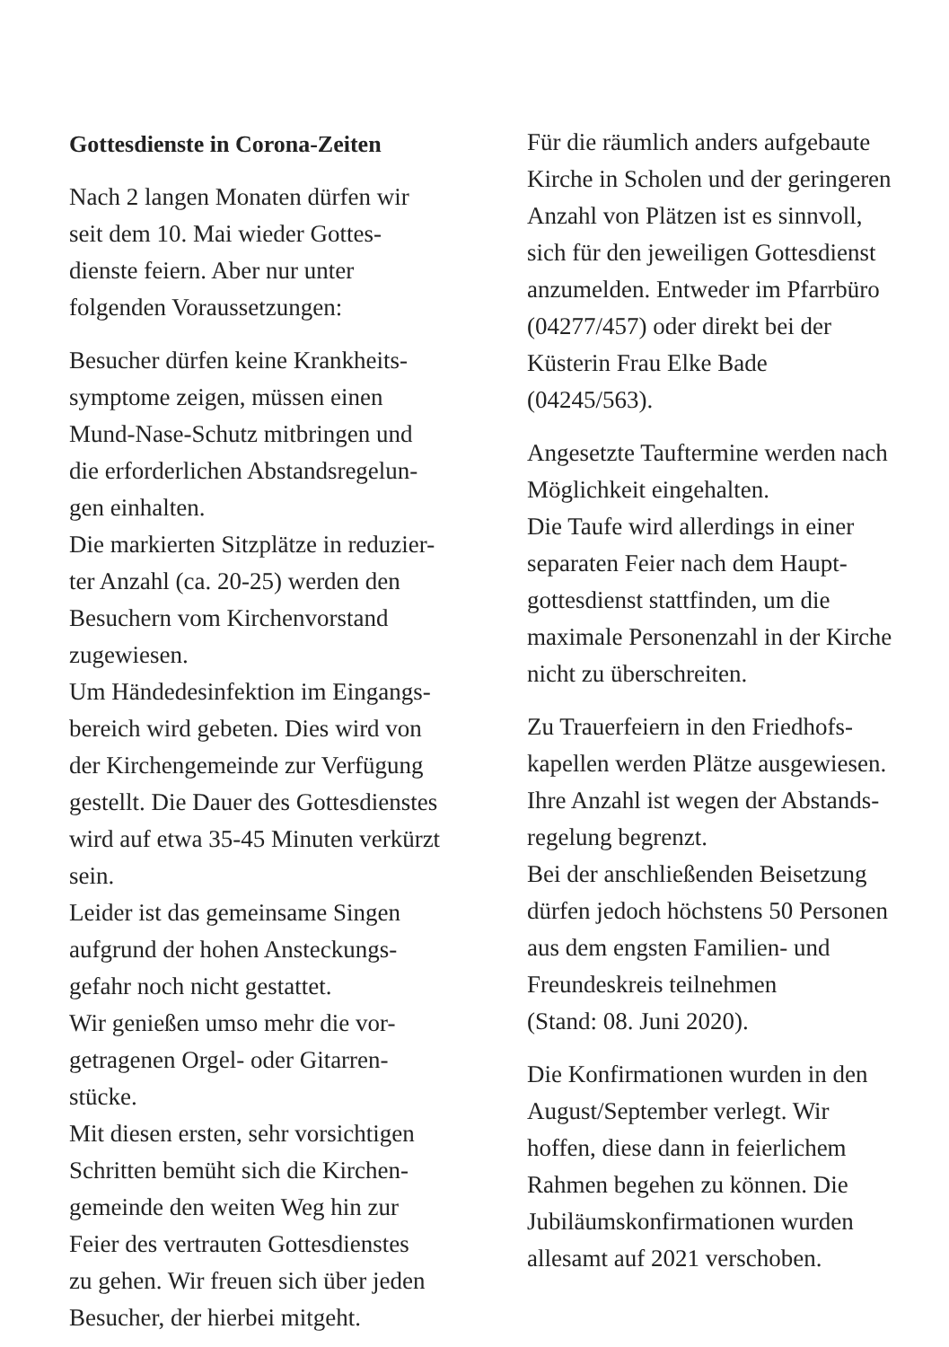Gottesdienste in Corona-Zeiten
Nach 2 langen Monaten dürfen wir
seit dem 10. Mai wieder Gottes-
dienste feiern. Aber nur unter
folgenden Voraussetzungen:
Besucher dürfen keine Krankheits-
symptome zeigen, müssen einen
Mund-Nase-Schutz mitbringen und
die erforderlichen Abstandsregelun-
gen einhalten.
Die markierten Sitzplätze in reduzier-
ter Anzahl (ca. 20-25) werden den
Besuchern vom Kirchenvorstand
zugewiesen.
Um Händedesinfektion im Eingangs-
bereich wird gebeten. Dies wird von
der Kirchengemeinde zur Verfügung
gestellt. Die Dauer des Gottesdienstes
wird auf etwa 35-45 Minuten verkürzt
sein.
Leider ist das gemeinsame Singen
aufgrund der hohen Ansteckungs-
gefahr noch nicht gestattet.
Wir genießen umso mehr die vor-
getragenen Orgel- oder Gitarren-
stücke.
Mit diesen ersten, sehr vorsichtigen
Schritten bemüht sich die Kirchen-
gemeinde den weiten Weg hin zur
Feier des vertrauten Gottesdienstes
zu gehen. Wir freuen sich über jeden
Besucher, der hierbei mitgeht.
Für die räumlich anders aufgebaute
Kirche in Scholen und der geringeren
Anzahl von Plätzen ist es sinnvoll,
sich für den jeweiligen Gottesdienst
anzumelden. Entweder im Pfarrbüro
(04277/457) oder direkt bei der
Küsterin Frau Elke Bade
(04245/563).
Angesetzte Tauftermine werden nach
Möglichkeit eingehalten.
Die Taufe wird allerdings in einer
separaten Feier nach dem Haupt-
gottesdienst stattfinden, um die
maximale Personenzahl in der Kirche
nicht zu überschreiten.
Zu Trauerfeiern in den Friedhofs-
kapellen werden Plätze ausgewiesen.
Ihre Anzahl ist wegen der Abstands-
regelung begrenzt.
Bei der anschließenden Beisetzung
dürfen jedoch höchstens 50 Personen
aus dem engsten Familien- und
Freundeskreis teilnehmen
(Stand: 08. Juni 2020).
Die Konfirmationen wurden in den
August/September verlegt. Wir
hoffen, diese dann in feierlichem
Rahmen begehen zu können. Die
Jubiläumskonfirmationen wurden
allesamt auf 2021 verschoben.